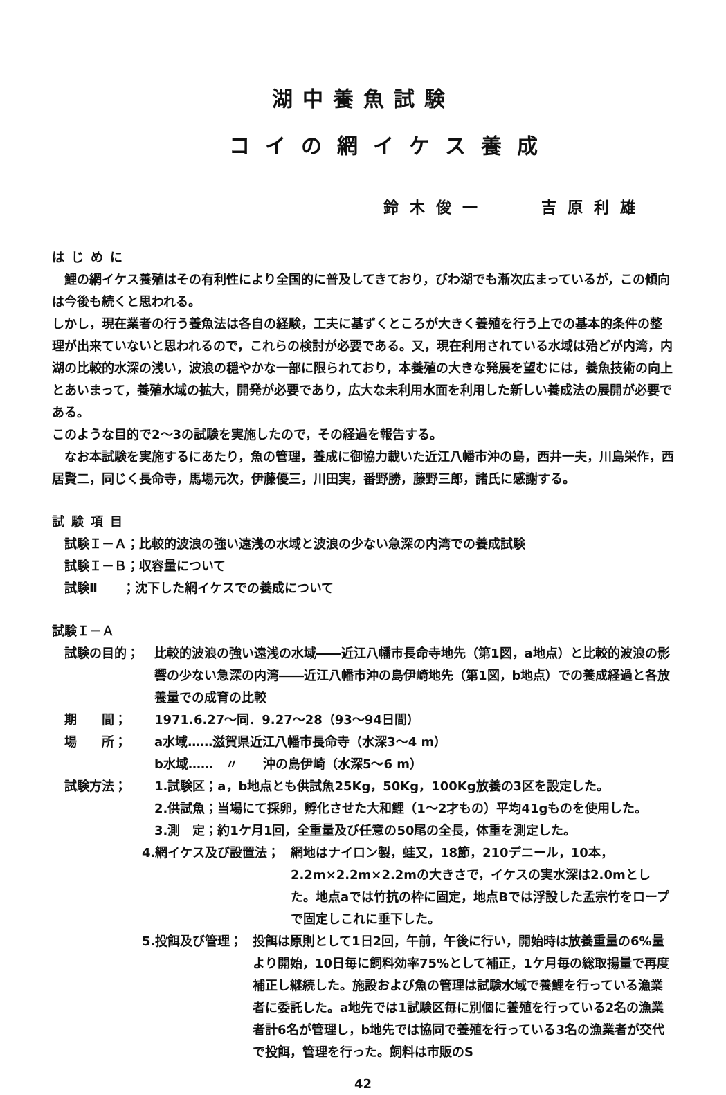湖中養魚試験
コイの網イケス養成
鈴木俊一　　吉原利雄
はじめに
鯉の網イケス養殖はその有利性により全国的に普及してきており，びわ湖でも漸次広まっているが，この傾向は今後も続くと思われる。
しかし，現在業者の行う養魚法は各自の経験，工夫に基ずくところが大きく養殖を行う上での基本的条件の整理が出来ていないと思われるので，これらの検討が必要である。又，現在利用されている水域は殆どが内湾，内湖の比較的水深の浅い，波浪の穏やかな一部に限られており，本養殖の大きな発展を望むには，養魚技術の向上とあいまって，養殖水域の拡大，開発が必要であり，広大な未利用水面を利用した新しい養成法の展開が必要である。
このような目的で2～3の試験を実施したので，その経過を報告する。
なお本試験を実施するにあたり，魚の管理，養成に御協力載いた近江八幡市沖の島，西井一夫，川島栄作，西居賢二，同じく長命寺，馬場元次，伊藤優三，川田実，番野勝，藤野三郎，諸氏に感謝する。
試験項目
試験Ｉ－Ａ；比較的波浪の強い遠浅の水域と波浪の少ない急深の内湾での養成試験
試験Ｉ－Ｂ；収容量について
試験Ⅱ　　；沈下した網イケスでの養成について
試験Ｉ－Ａ
試験の目的； 比較的波浪の強い遠浅の水域――近江八幡市長命寺地先（第1図，a地点）と比較的波浪の影響の少ない急深の内湾――近江八幡市沖の島伊崎地先（第1図，b地点）での養成経過と各放養量での成育の比較
期　　間； 1971.6.27～同．9.27～28（93～94日間）
場　　所； a水域……滋賀県近江八幡市長命寺（水深3～4 m）
b水域……　〃　　沖の島伊崎（水深5～6 m）
試験方法； 1.試験区；a，b地点とも供試魚25Kg，50Kg，100Kg放養の3区を設定した。
2.供試魚；当場にて採卵，孵化させた大和鯉（1～2才もの）平均41gものを使用した。
3.測　定；約1ケ月1回，全重量及び任意の50尾の全長，体重を測定した。
4.網イケス及び設置法； 網地はナイロン製，蛙又，18節，210デニール，10本，2.2m×2.2m×2.2mの大きさで，イケスの実水深は2.0mとした。地点aでは竹抗の枠に固定，地点Bでは浮設した孟宗竹をロープで固定しこれに垂下した。
5.投餌及び管理； 投餌は原則として1日2回，午前，午後に行い，開始時は放養重量の6%量より開始，10日毎に飼料効率75%として補正，1ケ月毎の総取揚量で再度補正し継続した。施設および魚の管理は試験水域で養鯉を行っている漁業者に委託した。a地先では1試験区毎に別個に養殖を行っている2名の漁業者計6名が管理し，b地先では協同で養殖を行っている3名の漁業者が交代で投餌，管理を行った。飼料は市販のS
42